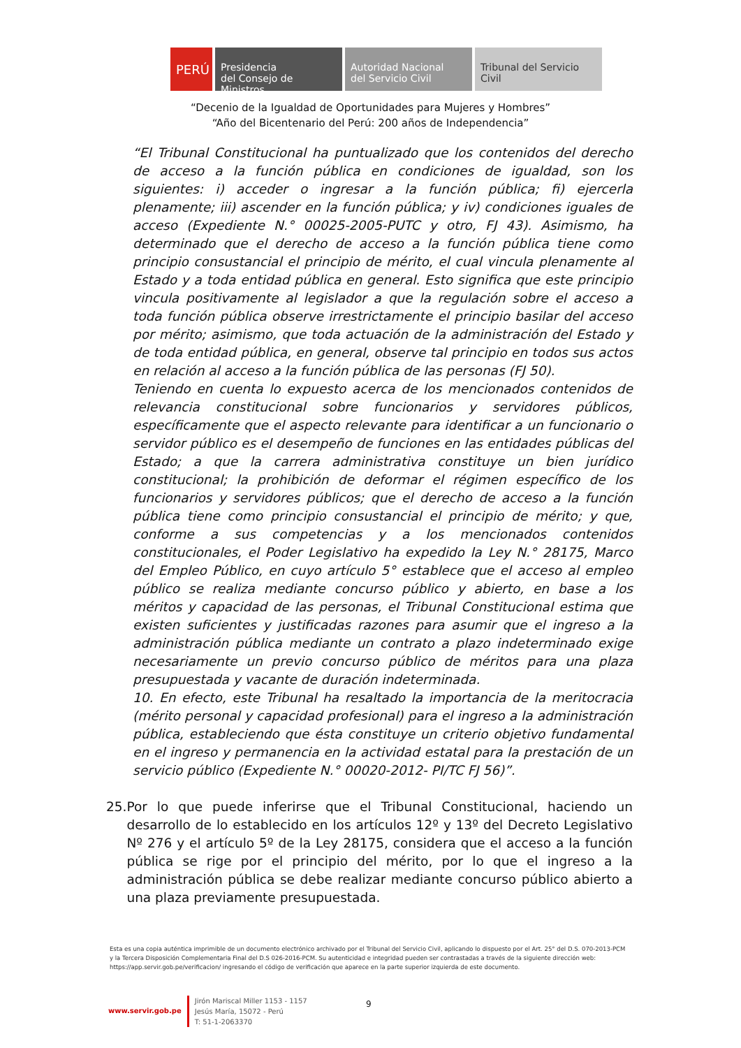PERÚ
Presidencia
del Consejo de Ministros
Autoridad Nacional
del Servicio Civil
Tribunal del Servicio
Civil
“Decenio de la Igualdad de Oportunidades para Mujeres y Hombres”
“Año del Bicentenario del Perú: 200 años de Independencia”
“El Tribunal Constitucional ha puntualizado que los contenidos del derecho de acceso a la función pública en condiciones de igualdad, son los siguientes: i) acceder o ingresar a la función pública; fi) ejercerla plenamente; iii) ascender en la función pública; y iv) condiciones iguales de acceso (Expediente N.° 00025-2005-PUTC y otro, FJ 43). Asimismo, ha determinado que el derecho de acceso a la función pública tiene como principio consustancial el principio de mérito, el cual vincula plenamente al Estado y a toda entidad pública en general. Esto significa que este principio vincula positivamente al legislador a que la regulación sobre el acceso a toda función pública observe irrestrictamente el principio basilar del acceso por mérito; asimismo, que toda actuación de la administración del Estado y de toda entidad pública, en general, observe tal principio en todos sus actos en relación al acceso a la función pública de las personas (FJ 50).
Teniendo en cuenta lo expuesto acerca de los mencionados contenidos de relevancia constitucional sobre funcionarios y servidores públicos, específicamente que el aspecto relevante para identificar a un funcionario o servidor público es el desempeño de funciones en las entidades públicas del Estado; a que la carrera administrativa constituye un bien jurídico constitucional; la prohibición de deformar el régimen específico de los funcionarios y servidores públicos; que el derecho de acceso a la función pública tiene como principio consustancial el principio de mérito; y que, conforme a sus competencias y a los mencionados contenidos constitucionales, el Poder Legislativo ha expedido la Ley N.° 28175, Marco del Empleo Público, en cuyo artículo 5° establece que el acceso al empleo público se realiza mediante concurso público y abierto, en base a los méritos y capacidad de las personas, el Tribunal Constitucional estima que existen suficientes y justificadas razones para asumir que el ingreso a la administración pública mediante un contrato a plazo indeterminado exige necesariamente un previo concurso público de méritos para una plaza presupuestada y vacante de duración indeterminada.
10. En efecto, este Tribunal ha resaltado la importancia de la meritocracia (mérito personal y capacidad profesional) para el ingreso a la administración pública, estableciendo que ésta constituye un criterio objetivo fundamental en el ingreso y permanencia en la actividad estatal para la prestación de un servicio público (Expediente N.° 00020-2012- PI/TC FJ 56)”.
25. Por lo que puede inferirse que el Tribunal Constitucional, haciendo un desarrollo de lo establecido en los artículos 12º y 13º del Decreto Legislativo Nº 276 y el artículo 5º de la Ley 28175, considera que el acceso a la función pública se rige por el principio del mérito, por lo que el ingreso a la administración pública se debe realizar mediante concurso público abierto a una plaza previamente presupuestada.
Esta es una copia auténtica imprimible de un documento electrónico archivado por el Tribunal del Servicio Civil, aplicando lo dispuesto por el Art. 25° del D.S. 070-2013-PCM y la Tercera Disposición Complementaria Final del D.S 026-2016-PCM. Su autenticidad e integridad pueden ser contrastadas a través de la siguiente dirección web: https://app.servir.gob.pe/verificacion/ ingresando el código de verificación que aparece en la parte superior izquierda de este documento.
www.servir.gob.pe
Jirón Mariscal Miller 1153 - 1157
Jesús María, 15072 - Perú
T: 51-1-2063370
9